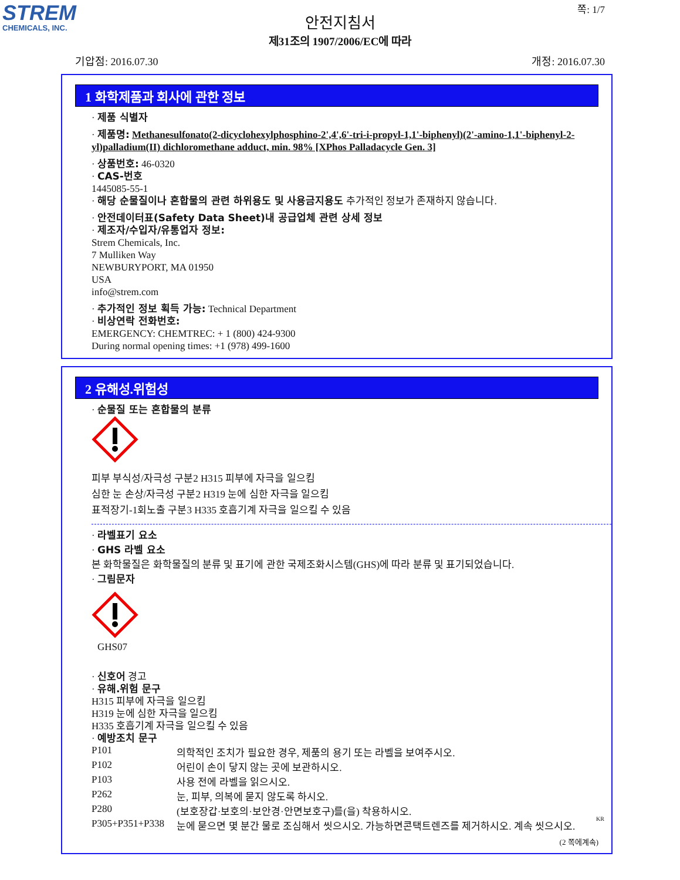STREM
CHEMICALS, INC.
쪽: 1/7
안전지침서
제31조의 1907/2006/EC에 따라
기압점: 2016.07.30 개정: 2016.07.30
1 화학제품과 회사에 관한 정보
· 제품 식별자
· 제품명: Methanesulfonato(2-dicyclohexylphosphino-2',4',6'-tri-i-propyl-1,1'-biphenyl)(2'-amino-1,1'-biphenyl-2-yl)palladium(II) dichloromethane adduct, min. 98% [XPhos Palladacycle Gen. 3]
· 상품번호: 46-0320
· CAS-번호
1445085-55-1
· 해당 순물질이나 혼합물의 관련 하위용도 및 사용금지용도 추가적인 정보가 존재하지 않습니다.
· 안전데이터표(Safety Data Sheet)내 공급업체 관련 상세 정보
· 제조자/수입자/유통업자 정보:
Strem Chemicals, Inc.
7 Mulliken Way
NEWBURYPORT, MA 01950
USA
info@strem.com
· 추가적인 정보 획득 가능: Technical Department
· 비상연락 전화번호:
EMERGENCY: CHEMTREC: + 1 (800) 424-9300
During normal opening times: +1 (978) 499-1600
2 유해성.위험성
· 순물질 또는 혼합물의 분류
피부 부식성/자극성 구분2 H315 피부에 자극을 일으킴
심한 눈 손상/자극성 구분2 H319 눈에 심한 자극을 일으킴
표적장기-1회노출 구분3 H335 호흡기계 자극을 일으킬 수 있음
· 라벨표기 요소
· GHS 라벨 요소
본 화학물질은 화학물질의 분류 및 표기에 관한 국제조화시스템(GHS)에 따라 분류 및 표기되었습니다.
· 그림문자
GHS07
· 신호어 경고
· 유해.위험 문구
H315 피부에 자극을 일으킴
H319 눈에 심한 자극을 일으킴
H335 호흡기계 자극을 일으킬 수 있음
· 예방조치 문구
P101 의학적인 조치가 필요한 경우, 제품의 용기 또는 라벨을 보여주시오.
P102 어린이 손이 닿지 않는 곳에 보관하시오.
P103 사용 전에 라벨을 읽으시오.
P262 눈, 피부, 의복에 묻지 않도록 하시오.
P280 (보호장갑·보호의·보안경·안면보호구)를(을) 착용하시오.
P305+P351+P338 눈에 묻으면 몇 분간 물로 조심해서 씻으시오. 가능하면콘택트렌즈를 제거하시오. 계속 씻으시오.
(2 쪽에계속)
KR